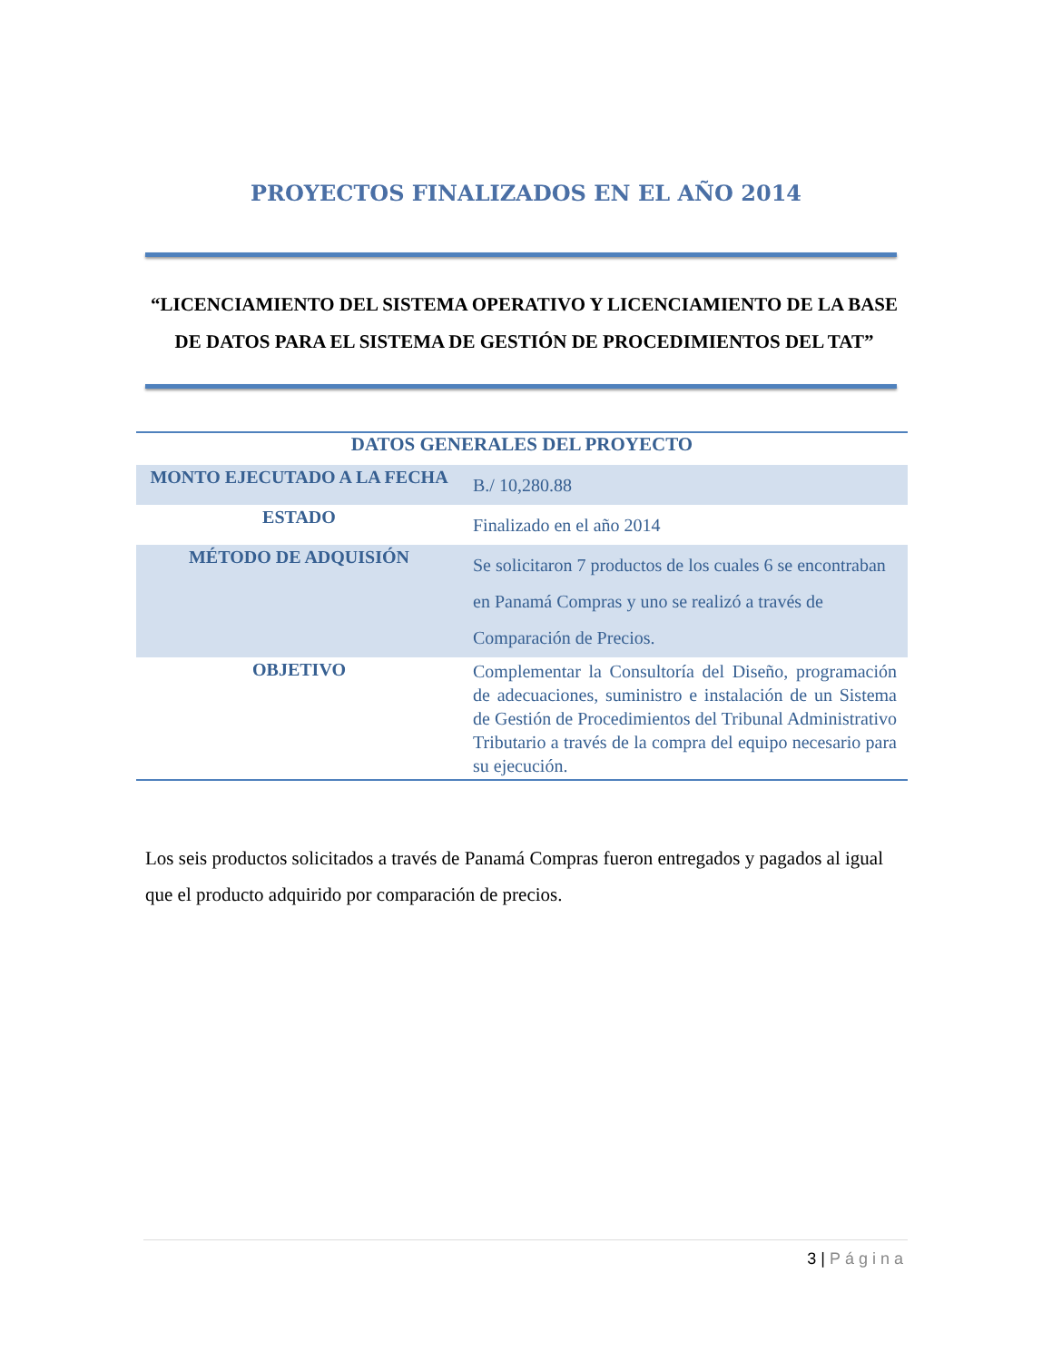PROYECTOS FINALIZADOS EN EL AÑO 2014
“LICENCIAMIENTO DEL SISTEMA OPERATIVO Y LICENCIAMIENTO DE LA BASE DE DATOS PARA EL SISTEMA DE GESTIÓN DE PROCEDIMIENTOS DEL TAT”
| DATOS GENERALES DEL PROYECTO | |
| --- | --- |
| MONTO EJECUTADO A LA FECHA | B./ 10,280.88 |
| ESTADO | Finalizado en el año 2014 |
| MÉTODO DE ADQUISIÓN | Se solicitaron 7 productos de los cuales 6 se encontraban en Panamá Compras y uno se realizó a través de Comparación de Precios. |
| OBJETIVO | Complementar la Consultoría del Diseño, programación de adecuaciones, suministro e instalación de un Sistema de Gestión de Procedimientos del Tribunal Administrativo Tributario a través de la compra del equipo necesario para su ejecución. |
Los seis productos solicitados a través de Panamá Compras fueron entregados y pagados al igual que el producto adquirido por comparación de precios.
3 | Página